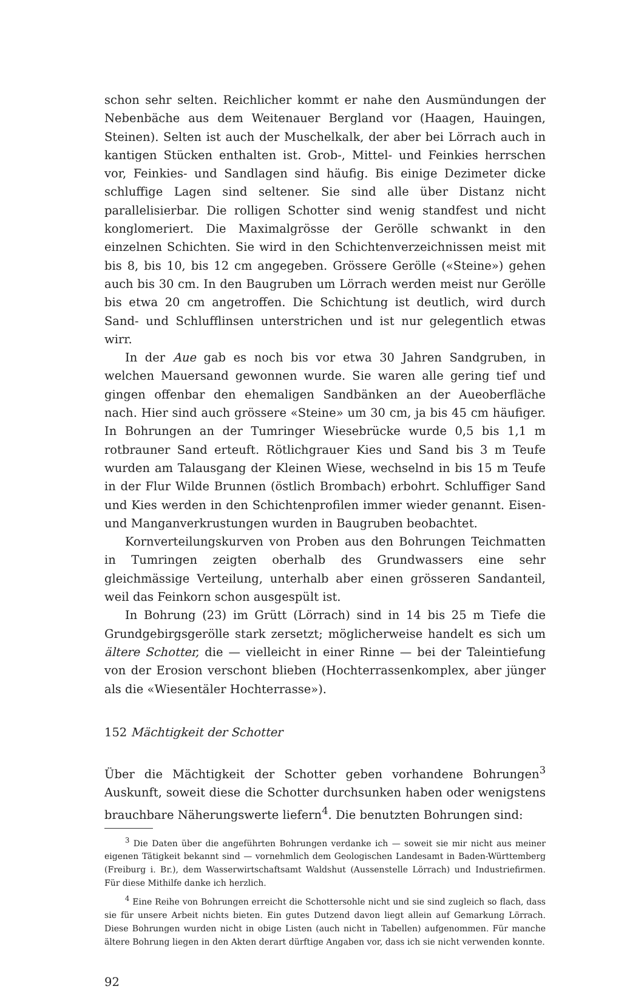schon sehr selten. Reichlicher kommt er nahe den Ausmündungen der Nebenbäche aus dem Weitenauer Bergland vor (Haagen, Hauingen, Steinen). Selten ist auch der Muschelkalk, der aber bei Lörrach auch in kantigen Stücken enthalten ist. Grob-, Mittel- und Feinkies herrschen vor, Feinkies- und Sandlagen sind häufig. Bis einige Dezimeter dicke schluffige Lagen sind seltener. Sie sind alle über Distanz nicht parallelisierbar. Die rolligen Schotter sind wenig standfest und nicht konglomeriert. Die Maximalgrösse der Gerölle schwankt in den einzelnen Schichten. Sie wird in den Schichtenverzeichnissen meist mit bis 8, bis 10, bis 12 cm angegeben. Grössere Gerölle («Steine») gehen auch bis 30 cm. In den Baugruben um Lörrach werden meist nur Gerölle bis etwa 20 cm angetroffen. Die Schichtung ist deutlich, wird durch Sand- und Schlufflinsen unterstrichen und ist nur gelegentlich etwas wirr.
In der Aue gab es noch bis vor etwa 30 Jahren Sandgruben, in welchen Mauersand gewonnen wurde. Sie waren alle gering tief und gingen offenbar den ehemaligen Sandbänken an der Aueoberfläche nach. Hier sind auch grössere «Steine» um 30 cm, ja bis 45 cm häufiger. In Bohrungen an der Tumringer Wiesebrücke wurde 0,5 bis 1,1 m rotbrauner Sand erteuft. Rötlichgrauer Kies und Sand bis 3 m Teufe wurden am Talausgang der Kleinen Wiese, wechselnd in bis 15 m Teufe in der Flur Wilde Brunnen (östlich Brombach) erbohrt. Schluffiger Sand und Kies werden in den Schichtenprofilen immer wieder genannt. Eisen- und Manganverkrustungen wurden in Baugruben beobachtet.
Kornverteilungskurven von Proben aus den Bohrungen Teichmatten in Tumringen zeigten oberhalb des Grundwassers eine sehr gleichmässige Verteilung, unterhalb aber einen grösseren Sandanteil, weil das Feinkorn schon ausgespült ist.
In Bohrung (23) im Grütt (Lörrach) sind in 14 bis 25 m Tiefe die Grundgebirgsgerölle stark zersetzt; möglicherweise handelt es sich um ältere Schotter, die — vielleicht in einer Rinne — bei der Taleintiefung von der Erosion verschont blieben (Hochterrassenkomplex, aber jünger als die «Wiesentäler Hochterrasse»).
152 Mächtigkeit der Schotter
Über die Mächtigkeit der Schotter geben vorhandene Bohrungen<sup>3</sup> Auskunft, soweit diese die Schotter durchsunken haben oder wenigstens brauchbare Näherungswerte liefern<sup>4</sup>. Die benutzten Bohrungen sind:
<sup>3</sup> Die Daten über die angeführten Bohrungen verdanke ich — soweit sie mir nicht aus meiner eigenen Tätigkeit bekannt sind — vornehmlich dem Geologischen Landesamt in Baden-Württemberg (Freiburg i. Br.), dem Wasserwirtschaftsamt Waldshut (Aussenstelle Lörrach) und Industriefirmen. Für diese Mithilfe danke ich herzlich.
<sup>4</sup> Eine Reihe von Bohrungen erreicht die Schottersohle nicht und sie sind zugleich so flach, dass sie für unsere Arbeit nichts bieten. Ein gutes Dutzend davon liegt allein auf Gemarkung Lörrach. Diese Bohrungen wurden nicht in obige Listen (auch nicht in Tabellen) aufgenommen. Für manche ältere Bohrung liegen in den Akten derart dürftige Angaben vor, dass ich sie nicht verwenden konnte.
92